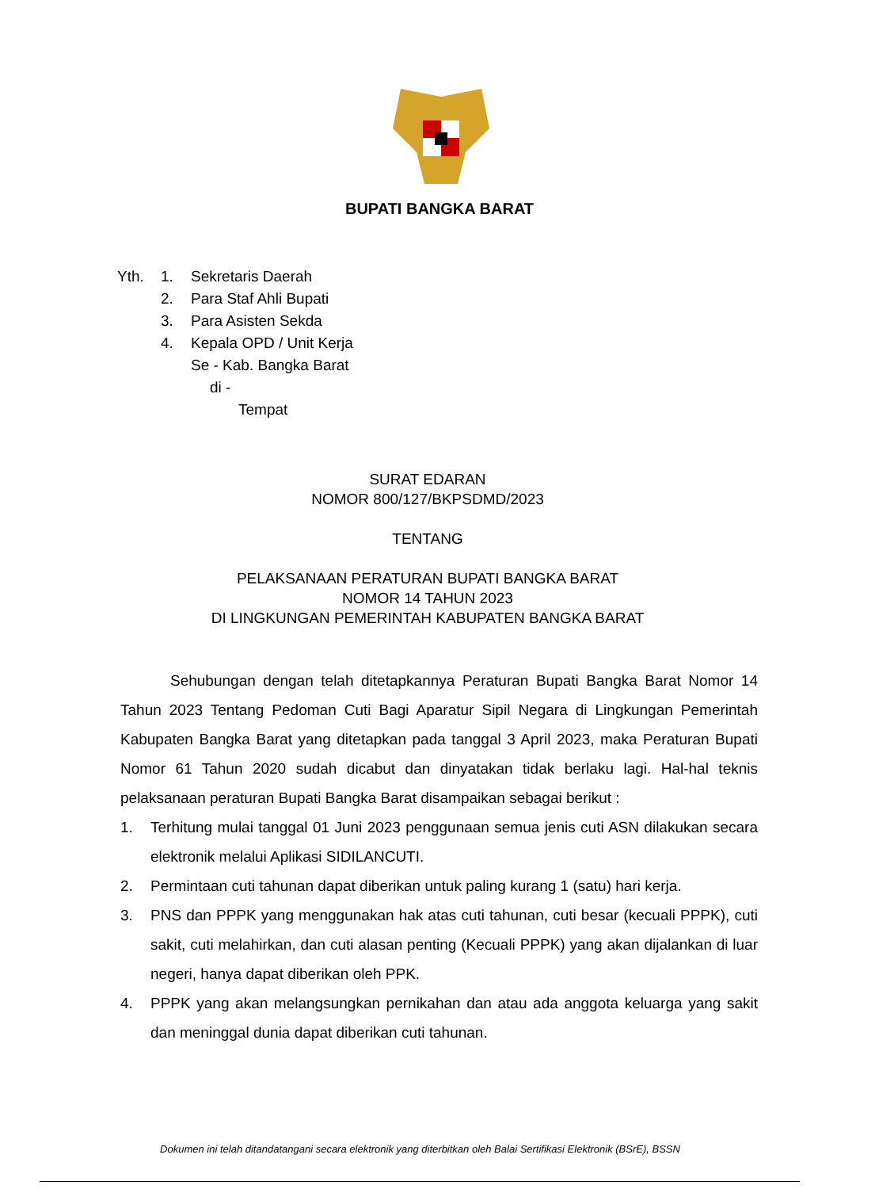BUPATI BANGKA BARAT
| Yth. | 1. | Sekretaris Daerah |
| | 2. | Para Staf Ahli Bupati |
| | 3. | Para Asisten Sekda |
| | 4. | Kepala OPD / Unit Kerja |
| | | Se - Kab. Bangka Barat |
| | | di - |
| | | Tempat |
SURAT EDARAN
NOMOR 800/127/BKPSDMD/2023
TENTANG
PELAKSANAAN PERATURAN BUPATI BANGKA BARAT
NOMOR 14 TAHUN 2023
DI LINGKUNGAN PEMERINTAH KABUPATEN BANGKA BARAT
Sehubungan dengan telah ditetapkannya Peraturan Bupati Bangka Barat Nomor 14 Tahun 2023 Tentang Pedoman Cuti Bagi Aparatur Sipil Negara di Lingkungan Pemerintah Kabupaten Bangka Barat yang ditetapkan pada tanggal 3 April 2023, maka Peraturan Bupati Nomor 61 Tahun 2020 sudah dicabut dan dinyatakan tidak berlaku lagi. Hal-hal teknis pelaksanaan peraturan Bupati Bangka Barat disampaikan sebagai berikut :
1. Terhitung mulai tanggal 01 Juni 2023 penggunaan semua jenis cuti ASN dilakukan secara elektronik melalui Aplikasi SIDILANCUTI.
2. Permintaan cuti tahunan dapat diberikan untuk paling kurang 1 (satu) hari kerja.
3. PNS dan PPPK yang menggunakan hak atas cuti tahunan, cuti besar (kecuali PPPK), cuti sakit, cuti melahirkan, dan cuti alasan penting (Kecuali PPPK) yang akan dijalankan di luar negeri, hanya dapat diberikan oleh PPK.
4. PPPK yang akan melangsungkan pernikahan dan atau ada anggota keluarga yang sakit dan meninggal dunia dapat diberikan cuti tahunan.
Dokumen ini telah ditandatangani secara elektronik yang diterbitkan oleh Balai Sertifikasi Elektronik (BSrE), BSSN